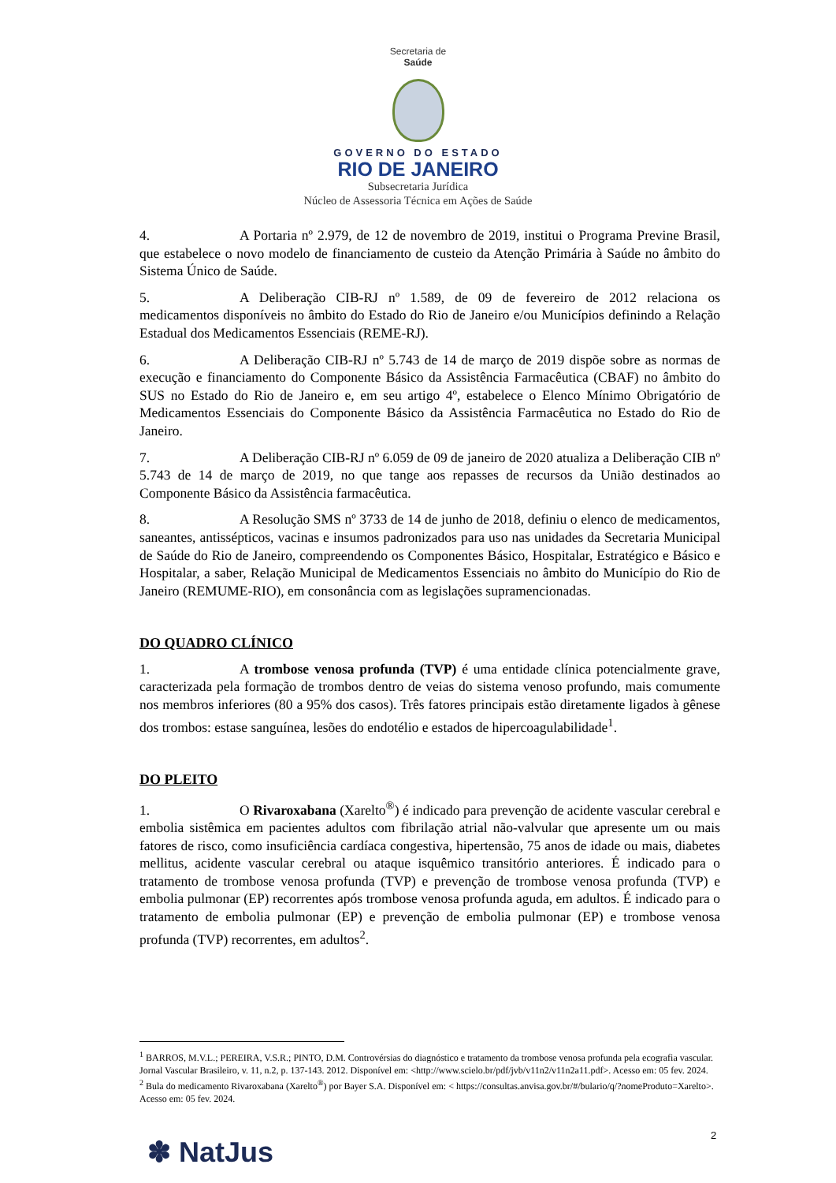Secretaria de
Saúde
GOVERNO DO ESTADO
RIO DE JANEIRO
Subsecretaria Jurídica
Núcleo de Assessoria Técnica em Ações de Saúde
4. A Portaria nº 2.979, de 12 de novembro de 2019, institui o Programa Previne Brasil, que estabelece o novo modelo de financiamento de custeio da Atenção Primária à Saúde no âmbito do Sistema Único de Saúde.
5. A Deliberação CIB-RJ nº 1.589, de 09 de fevereiro de 2012 relaciona os medicamentos disponíveis no âmbito do Estado do Rio de Janeiro e/ou Municípios definindo a Relação Estadual dos Medicamentos Essenciais (REME-RJ).
6. A Deliberação CIB-RJ nº 5.743 de 14 de março de 2019 dispõe sobre as normas de execução e financiamento do Componente Básico da Assistência Farmacêutica (CBAF) no âmbito do SUS no Estado do Rio de Janeiro e, em seu artigo 4º, estabelece o Elenco Mínimo Obrigatório de Medicamentos Essenciais do Componente Básico da Assistência Farmacêutica no Estado do Rio de Janeiro.
7. A Deliberação CIB-RJ nº 6.059 de 09 de janeiro de 2020 atualiza a Deliberação CIB nº 5.743 de 14 de março de 2019, no que tange aos repasses de recursos da União destinados ao Componente Básico da Assistência farmacêutica.
8. A Resolução SMS nº 3733 de 14 de junho de 2018, definiu o elenco de medicamentos, saneantes, antissépticos, vacinas e insumos padronizados para uso nas unidades da Secretaria Municipal de Saúde do Rio de Janeiro, compreendendo os Componentes Básico, Hospitalar, Estratégico e Básico e Hospitalar, a saber, Relação Municipal de Medicamentos Essenciais no âmbito do Município do Rio de Janeiro (REMUME-RIO), em consonância com as legislações supramencionadas.
DO QUADRO CLÍNICO
1. A trombose venosa profunda (TVP) é uma entidade clínica potencialmente grave, caracterizada pela formação de trombos dentro de veias do sistema venoso profundo, mais comumente nos membros inferiores (80 a 95% dos casos). Três fatores principais estão diretamente ligados à gênese dos trombos: estase sanguínea, lesões do endotélio e estados de hipercoagulabilidade<sup>1</sup>.
DO PLEITO
1. O Rivaroxabana (Xarelto<sup>®</sup>) é indicado para prevenção de acidente vascular cerebral e embolia sistêmica em pacientes adultos com fibrilação atrial não-valvular que apresente um ou mais fatores de risco, como insuficiência cardíaca congestiva, hipertensão, 75 anos de idade ou mais, diabetes mellitus, acidente vascular cerebral ou ataque isquêmico transitório anteriores. É indicado para o tratamento de trombose venosa profunda (TVP) e prevenção de trombose venosa profunda (TVP) e embolia pulmonar (EP) recorrentes após trombose venosa profunda aguda, em adultos. É indicado para o tratamento de embolia pulmonar (EP) e prevenção de embolia pulmonar (EP) e trombose venosa profunda (TVP) recorrentes, em adultos<sup>2</sup>.
<sup>1</sup> BARROS, M.V.L.; PEREIRA, V.S.R.; PINTO, D.M. Controvérsias do diagnóstico e tratamento da trombose venosa profunda pela ecografia vascular. Jornal Vascular Brasileiro, v. 11, n.2, p. 137-143. 2012. Disponível em: <http://www.scielo.br/pdf/jvb/v11n2/v11n2a11.pdf>. Acesso em: 05 fev. 2024.
<sup>2</sup> Bula do medicamento Rivaroxabana (Xarelto<sup>®</sup>) por Bayer S.A. Disponível em: < https://consultas.anvisa.gov.br/#/bulario/q/?nomeProduto=Xarelto>. Acesso em: 05 fev. 2024.
2
✽ NatJus